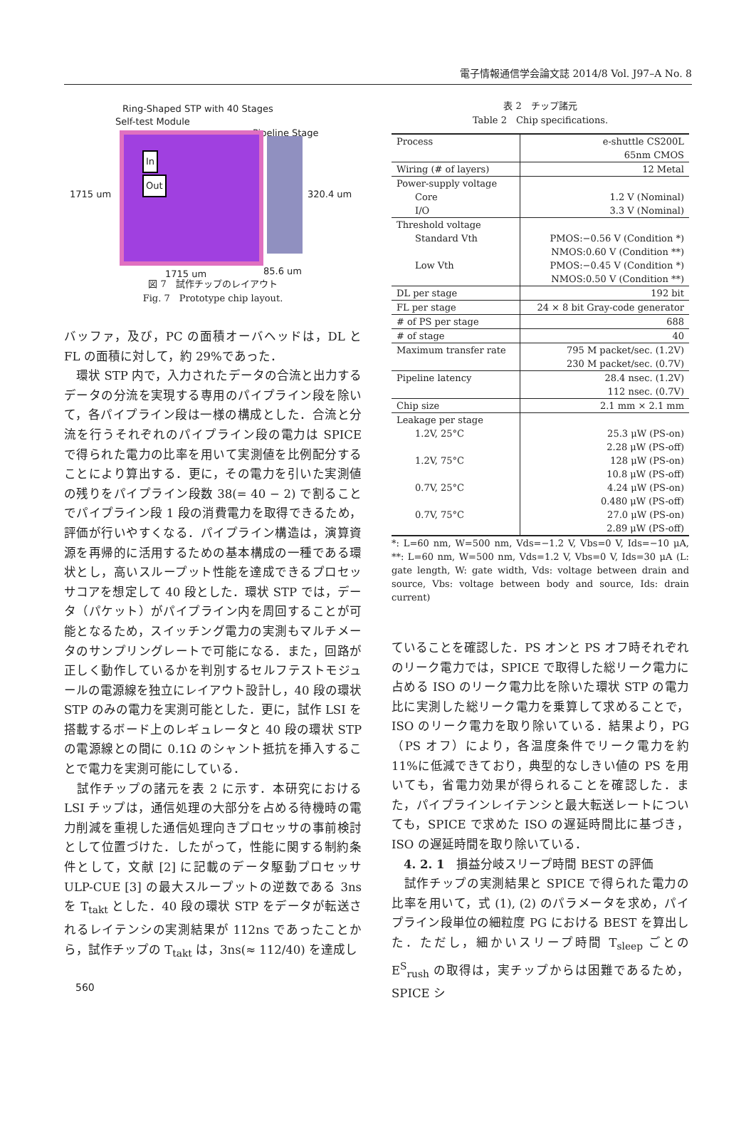電子情報通信学会論文誌 2014/8 Vol. J97–A No. 8
Ring-Shaped STP with 40 Stages
Self-test Module
Pipeline Stage
In
Out
1715 um 320.4 um
1715 um 85.6 um
図 7　試作チップのレイアウト
Fig. 7　Prototype chip layout.
バッファ，及び，PC の面積オーバヘッドは，DL と FL の面積に対して，約 29%であった．
　環状 STP 内で，入力されたデータの合流と出力するデータの分流を実現する専用のパイプライン段を除いて，各パイプライン段は一様の構成とした．合流と分流を行うそれぞれのパイプライン段の電力は SPICE で得られた電力の比率を用いて実測値を比例配分することにより算出する．更に，その電力を引いた実測値の残りをパイプライン段数 38(= 40 − 2) で割ることでパイプライン段 1 段の消費電力を取得できるため，評価が行いやすくなる．パイプライン構造は，演算資源を再帰的に活用するための基本構成の一種である環状とし，高いスループット性能を達成できるプロセッサコアを想定して 40 段とした．環状 STP では，データ（パケット）がパイプライン内を周回することが可能となるため，スイッチング電力の実測もマルチメータのサンプリングレートで可能になる．また，回路が正しく動作しているかを判別するセルフテストモジュールの電源線を独立にレイアウト設計し，40 段の環状 STP のみの電力を実測可能とした．更に，試作 LSI を搭載するボード上のレギュレータと 40 段の環状 STP の電源線との間に 0.1Ω のシャント抵抗を挿入することで電力を実測可能にしている．
　試作チップの諸元を表 2 に示す．本研究における LSI チップは，通信処理の大部分を占める待機時の電力削減を重視した通信処理向きプロセッサの事前検討として位置づけた．したがって，性能に関する制約条件として，文献 [2] に記載のデータ駆動プロセッサ ULP-CUE [3] の最大スループットの逆数である 3ns を T<sub>takt</sub> とした．40 段の環状 STP をデータが転送されるレイテンシの実測結果が 112ns であったことから，試作チップの T<sub>takt</sub> は，3ns(≈ 112/40) を達成し
560
表 2　チップ諸元
Table 2　Chip specifications.
| Process | e-shuttle CS200L 65nm CMOS |
| Wiring (# of layers) | 12 Metal |
| Power-supply voltage Core I/O | 1.2 V (Nominal) 3.3 V (Nominal) |
| Threshold voltage Standard Vth Low Vth | PMOS:−0.56 V (Condition *) NMOS:0.60 V (Condition **) PMOS:−0.45 V (Condition *) NMOS:0.50 V (Condition **) |
| DL per stage | 192 bit |
| FL per stage | 24 × 8 bit Gray-code generator |
| # of PS per stage | 688 |
| # of stage | 40 |
| Maximum transfer rate | 795 M packet/sec. (1.2V) 230 M packet/sec. (0.7V) |
| Pipeline latency | 28.4 nsec. (1.2V) 112 nsec. (0.7V) |
| Chip size | 2.1 mm × 2.1 mm |
| Leakage per stage 1.2V, 25°C 1.2V, 75°C 0.7V, 25°C 0.7V, 75°C | 25.3 μW (PS-on) 2.28 μW (PS-off) 128 μW (PS-on) 10.8 μW (PS-off) 4.24 μW (PS-on) 0.480 μW (PS-off) 27.0 μW (PS-on) 2.89 μW (PS-off) |
*: L=60 nm, W=500 nm, Vds=−1.2 V, Vbs=0 V, Ids=−10 μA, **: L=60 nm, W=500 nm, Vds=1.2 V, Vbs=0 V, Ids=30 μA (L: gate length, W: gate width, Vds: voltage between drain and source, Vbs: voltage between body and source, Ids: drain current)
ていることを確認した．PS オンと PS オフ時それぞれのリーク電力では，SPICE で取得した総リーク電力に占める ISO のリーク電力比を除いた環状 STP の電力比に実測した総リーク電力を乗算して求めることで，ISO のリーク電力を取り除いている．結果より，PG（PS オフ）により，各温度条件でリーク電力を約 11%に低減できており，典型的なしきい値の PS を用いても，省電力効果が得られることを確認した．また，パイプラインレイテンシと最大転送レートについても，SPICE で求めた ISO の遅延時間比に基づき，ISO の遅延時間を取り除いている．
　4. 2. 1　損益分岐スリープ時間 BEST の評価
　試作チップの実測結果と SPICE で得られた電力の比率を用いて，式 (1), (2) のパラメータを求め，パイプライン段単位の細粒度 PG における BEST を算出した．ただし，細かいスリープ時間 T<sub>sleep</sub> ごとの E<sup>S</sup><sub>rush</sub> の取得は，実チップからは困難であるため，SPICE シ